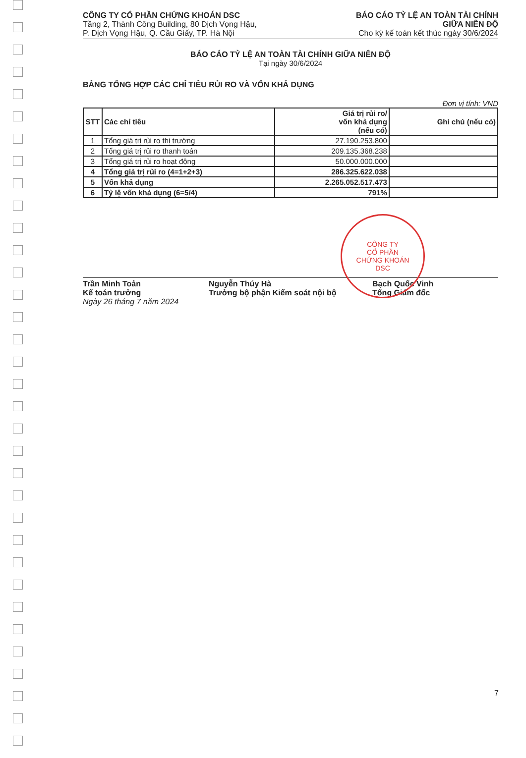CÔNG TY CỔ PHẦN CHỨNG KHOÁN DSC
Tầng 2, Thành Công Building, 80 Dịch Vọng Hậu,
P. Dịch Vọng Hậu, Q. Cầu Giấy, TP. Hà Nội
BÁO CÁO TỶ LỆ AN TOÀN TÀI CHÍNH
GIỮA NIÊN ĐỘ
Cho kỳ kế toán kết thúc ngày 30/6/2024
BÁO CÁO TỶ LỆ AN TOÀN TÀI CHÍNH GIỮA NIÊN ĐỘ
Tại ngày 30/6/2024
BẢNG TỔNG HỢP CÁC CHỈ TIÊU RỦI RO VÀ VỐN KHẢ DỤNG
Đơn vị tính: VND
| STT | Các chỉ tiêu | Giá trị rủi ro/ vốn khả dụng (nếu có) | Ghi chú (nếu có) |
| --- | --- | --- | --- |
| 1 | Tổng giá trị rủi ro thị trường | 27.190.253.800 | |
| 2 | Tổng giá trị rủi ro thanh toán | 209.135.368.238 | |
| 3 | Tổng giá trị rủi ro hoạt động | 50.000.000.000 | |
| 4 | Tổng giá trị rủi ro (4=1+2+3) | 286.325.622.038 | |
| 5 | Vốn khả dụng | 2.265.052.517.473 | |
| 6 | Tỷ lệ vốn khả dụng (6=5/4) | 791% | |
CÔNG TY
CỔ PHẦN
CHỨNG KHOÁN
DSC
Trần Minh Toản
Kế toán trưởng
Ngày 26 tháng 7 năm 2024
Nguyễn Thúy Hà
Trưởng bộ phận Kiểm soát nội bộ
Bạch Quốc Vinh
Tổng Giám đốc
7